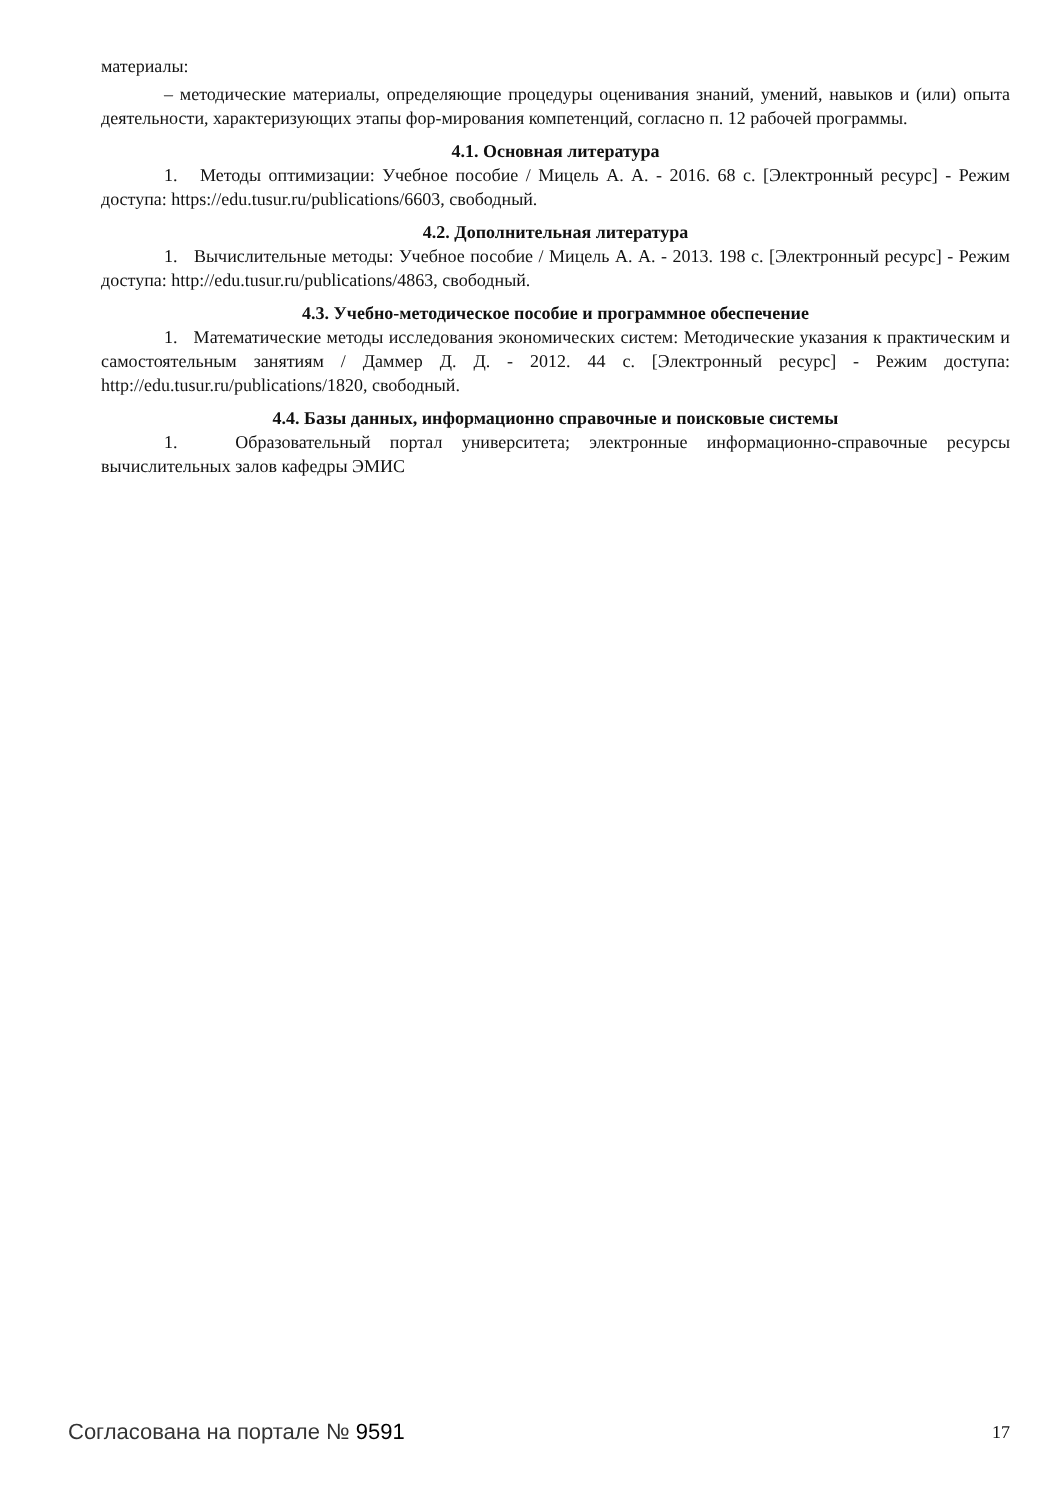материалы:
– методические материалы, определяющие процедуры оценивания знаний, умений, навыков и (или) опыта деятельности, характеризующих этапы фор-мирования компетенций, согласно п. 12 рабочей программы.
4.1. Основная литература
1. Методы оптимизации: Учебное пособие / Мицель А. А. - 2016. 68 с. [Электронный ресурс] - Режим доступа: https://edu.tusur.ru/publications/6603, свободный.
4.2. Дополнительная литература
1. Вычислительные методы: Учебное пособие / Мицель А. А. - 2013. 198 с. [Электронный ресурс] - Режим доступа: http://edu.tusur.ru/publications/4863, свободный.
4.3. Учебно-методическое пособие и программное обеспечение
1. Математические методы исследования экономических систем: Методические указания к практическим и самостоятельным занятиям / Даммер Д. Д. - 2012. 44 с. [Электронный ресурс] - Режим доступа: http://edu.tusur.ru/publications/1820, свободный.
4.4. Базы данных, информационно справочные и поисковые системы
1. Образовательный портал университета; электронные информационно-справочные ресурсы вычислительных залов кафедры ЭМИС
Согласована на портале № 9591 17